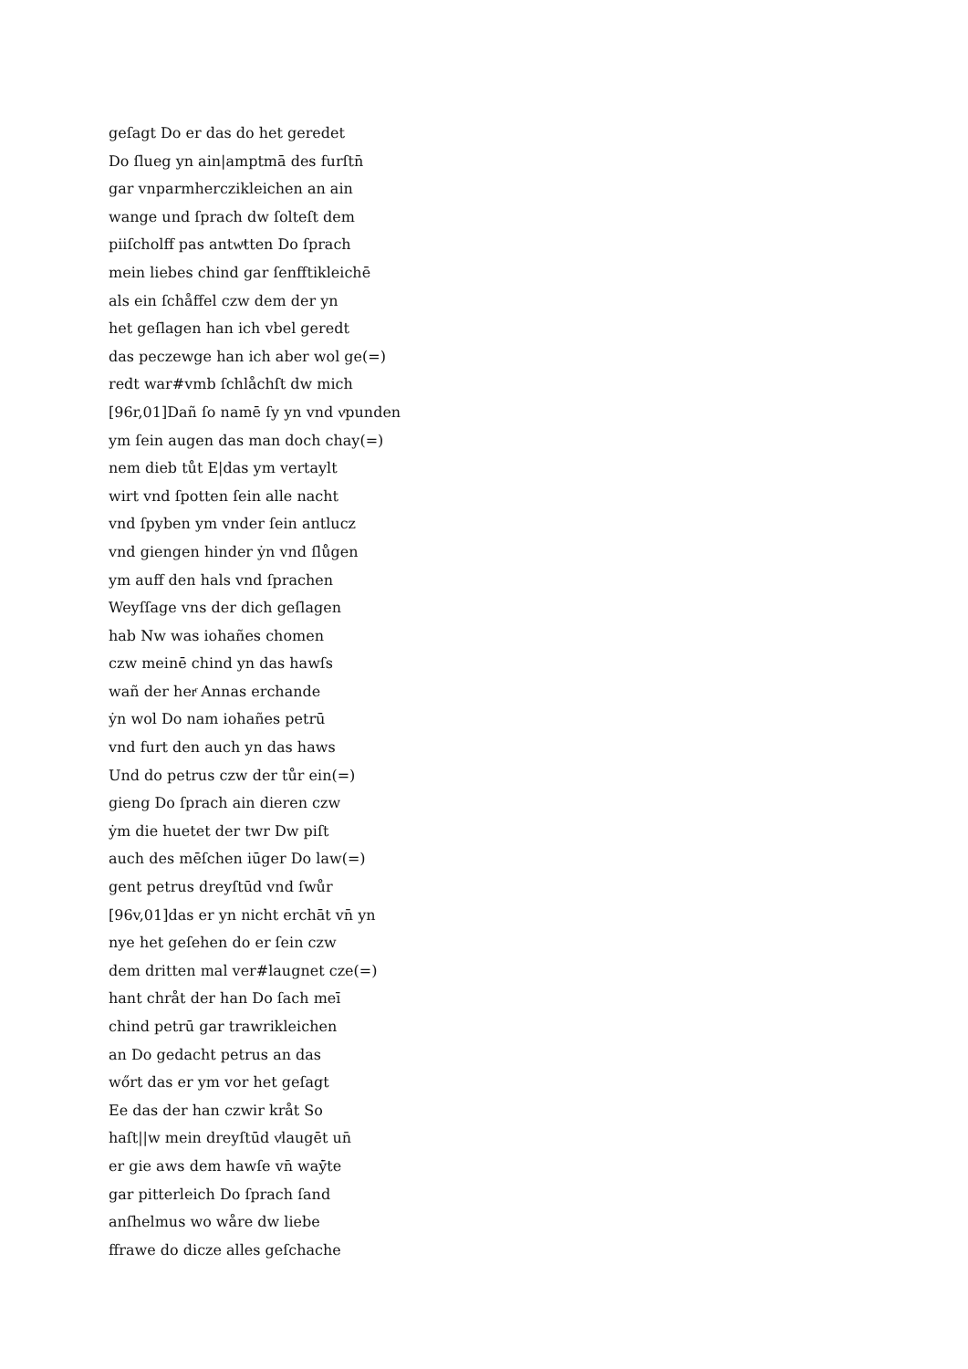geſagt Do er das do het geredet
Do ſlueg yn ain|amptmā des furſtn̄
gar vnparmherczikleichen an ain
wange und ſprach dw ſolteſt dem
piiſcholff pas antwͧtten Do ſprach
mein liebes chind gar ſenfftikleichē
als ein ſchåffel czw dem der yn
het geſlagen han ich vbel geredt
das peczewge han ich aber wol ge(=)
redt war#vmb ſchlåchſt dw mich
[96r,01]Dañ ſo namē ſy yn vnd vͬpunden
ym ſein augen das man doch chay(=)
nem dieb tůt E|das ym vertaylt
wirt vnd ſpotten ſein alle nacht
vnd ſpyben ym vnder ſein antlucz
vnd giengen hinder ẏn vnd ſlůgen
ym auff den hals vnd ſprachen
Weyſſage vns der dich geſlagen
hab Nw was iohañes chomen
czw meinē chind yn das hawſs
wañ der herͬ Annas erchande
ẏn wol Do nam iohañes petrū
vnd furt den auch yn das haws
Und do petrus czw der tůr ein(=)
gieng Do ſprach ain dieren czw
ẏm die huetet der twr Dw piſt
auch des mēſchen iūger Do law(=)
gent petrus dreyſtūd vnd ſwůr
[96v,01]das er yn nicht erchāt vn̄ yn
nye het geſehen do er ſein czw
dem dritten mal ver#laugnet cze(=)
hant chråt der han Do ſach meī
chind petrū gar trawrikleichen
an Do gedacht petrus an das
wőrt das er ym vor het geſagt
Ee das der han czwir kråt So
haſt||w mein dreyſtūd vͬlaugēt un̄
er gie aws dem hawſe vn̄ waẏ̄te
gar pitterleich Do ſprach ſand
anſhelmus wo wåre dw liebe
ffrawe do dicze alles geſchache